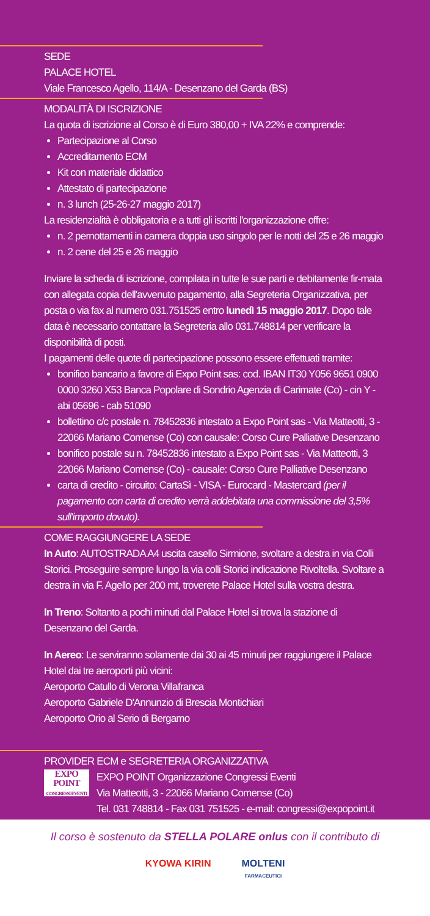SEDE
PALACE HOTEL
Viale Francesco Agello, 114/A - Desenzano del Garda (BS)
MODALITÀ DI ISCRIZIONE
La quota di iscrizione al Corso è di Euro 380,00 + IVA 22% e comprende:
Partecipazione al Corso
Accreditamento ECM
Kit con materiale didattico
Attestato di partecipazione
n. 3 lunch (25-26-27 maggio 2017)
La residenzialità è obbligatoria e a tutti gli iscritti l'organizzazione offre:
n. 2 pernottamenti in camera doppia uso singolo per le notti del 25 e 26 maggio
n. 2 cene del 25 e 26 maggio
Inviare la scheda di iscrizione, compilata in tutte le sue parti e debitamente fir-mata con allegata copia dell'avvenuto pagamento, alla Segreteria Organizzativa, per posta o via fax al numero 031.751525 entro lunedì 15 maggio 2017. Dopo tale data è necessario contattare la Segreteria allo 031.748814 per verificare la disponibilità di posti.
I pagamenti delle quote di partecipazione possono essere effettuati tramite:
bonifico bancario a favore di Expo Point sas: cod. IBAN IT30 Y056 9651 0900 0000 3260 X53 Banca Popolare di Sondrio Agenzia di Carimate (Co) - cin Y - abi 05696 - cab 51090
bollettino c/c postale n. 78452836 intestato a Expo Point sas - Via Matteotti, 3 - 22066 Mariano Comense (Co) con causale: Corso Cure Palliative Desenzano
bonifico postale su n. 78452836 intestato a Expo Point sas - Via Matteotti, 3 22066 Mariano Comense (Co) - causale: Corso Cure Palliative Desenzano
carta di credito - circuito: CartaSì - VISA - Eurocard - Mastercard (per il pagamento con carta di credito verrà addebitata una commissione del 3,5% sull'importo dovuto).
COME RAGGIUNGERE LA SEDE
In Auto: AUTOSTRADA A4 uscita casello Sirmione, svoltare a destra in via Colli Storici. Proseguire sempre lungo la via colli Storici indicazione Rivoltella. Svoltare a destra in via F. Agello per 200 mt, troverete Palace Hotel sulla vostra destra.
In Treno: Soltanto a pochi minuti dal Palace Hotel si trova la stazione di Desenzano del Garda.
In Aereo: Le serviranno solamente dai 30 ai 45 minuti per raggiungere il Palace Hotel dai tre aeroporti più vicini:
Aeroporto Catullo di Verona Villafranca
Aeroporto Gabriele D'Annunzio di Brescia Montichiari
Aeroporto Orio al Serio di Bergamo
PROVIDER ECM e SEGRETERIA ORGANIZZATIVA
EXPO
POINT
CONGRESSI EVENTI
EXPO POINT Organizzazione Congressi Eventi
Via Matteotti, 3 - 22066 Mariano Comense (Co)
Tel. 031 748814 - Fax 031 751525 - e-mail: congressi@expopoint.it
Il corso è sostenuto da STELLA POLARE onlus con il contributo di
KYOWA KIRIN MOLTENI
FARMACEUTICI